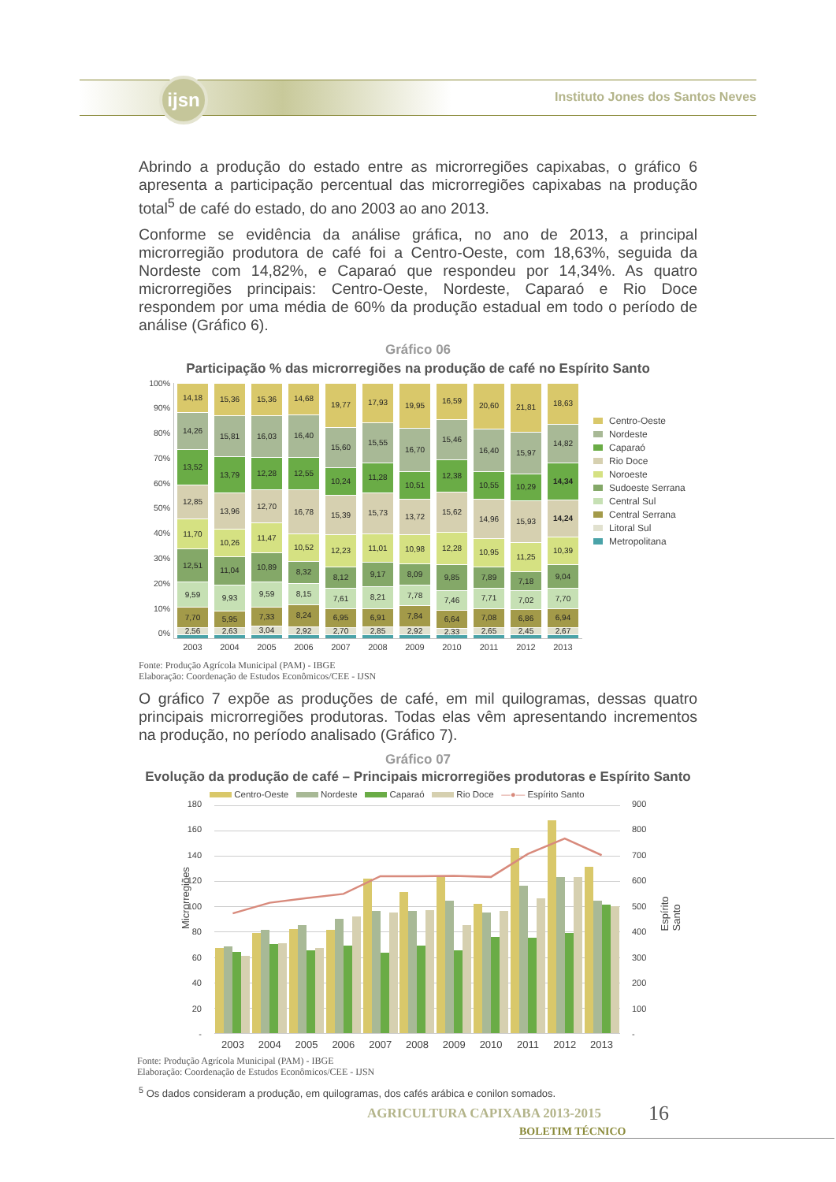ijsn
Instituto Jones dos Santos Neves
Abrindo a produção do estado entre as microrregiões capixabas, o gráfico 6 apresenta a participação percentual das microrregiões capixabas na produção total<sup>5</sup> de café do estado, do ano 2003 ao ano 2013.
Conforme se evidência da análise gráfica, no ano de 2013, a principal microrregião produtora de café foi a Centro-Oeste, com 18,63%, seguida da Nordeste com 14,82%, e Caparaó que respondeu por 14,34%. As quatro microrregiões principais: Centro-Oeste, Nordeste, Caparaó e Rio Doce respondem por uma média de 60% da produção estadual em todo o período de análise (Gráfico 6).
Gráfico 06
Participação % das microrregiões na produção de café no Espírito Santo
100%
90%
80%
70%
60%
50%
40%
30%
20%
10%
0%
2,56
7,70
9,59
12,51
11,70
12,85
13,52
14,26
14,18
2,63
5,95
9,93
11,04
10,26
13,96
13,79
15,81
15,36
3,04
7,33
9,59
10,89
11,47
12,70
12,28
16,03
15,36
2,92
8,24
8,15
8,32
10,52
16,78
12,55
16,40
14,68
2,70
6,95
7,61
8,12
12,23
15,39
10,24
15,60
19,77
2,85
6,91
8,21
9,17
11,01
15,73
11,28
15,55
17,93
2,92
7,84
7,78
8,09
10,98
13,72
10,51
16,70
19,95
2,33
6,64
7,46
9,85
12,28
15,62
12,38
15,46
16,59
2,65
7,08
7,71
7,89
10,95
14,96
10,55
16,40
20,60
2,45
6,86
7,02
7,18
11,25
15,93
10,29
15,97
21,81
2,67
6,94
7,70
9,04
10,39
14,24
14,34
14,82
18,63
2003 2004 2005 2006 2007 2008 2009 2010 2011 2012 2013
Centro-Oeste
Nordeste
Caparaó
Rio Doce
Noroeste
Sudoeste Serrana
Central Sul
Central Serrana
Litoral Sul
Metropolitana
Fonte: Produção Agrícola Municipal (PAM) - IBGE
Elaboração: Coordenação de Estudos Econômicos/CEE - IJSN
O gráfico 7 expõe as produções de café, em mil quilogramas, dessas quatro principais microrregiões produtoras. Todas elas vêm apresentando incrementos na produção, no período analisado (Gráfico 7).
Gráfico 07
Evolução da produção de café – Principais microrregiões produtoras e Espírito Santo
Centro-Oeste Nordeste Caparaó Rio Doce —●— Espírito Santo
Microrregiões
180
160
140
120
100
80
60
40
20
-
900
800
700
600
500
400
300
200
100
-
Espírito Santo
2003 2004 2005 2006 2007 2008 2009 2010 2011 2012 2013
Fonte: Produção Agrícola Municipal (PAM) - IBGE
Elaboração: Coordenação de Estudos Econômicos/CEE - IJSN
<sup>5</sup> Os dados consideram a produção, em quilogramas, dos cafés arábica e conilon somados.
AGRICULTURA CAPIXABA 2013-2015 16
BOLETIM TÉCNICO